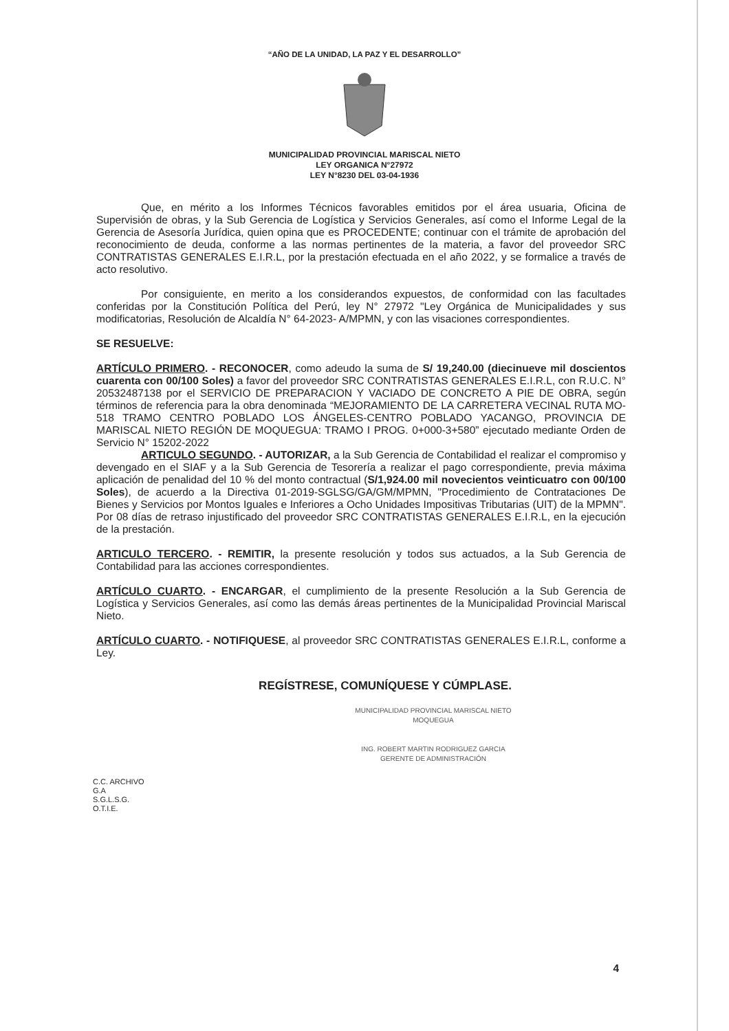“AÑO DE LA UNIDAD, LA PAZ Y EL DESARROLLO”
MUNICIPALIDAD PROVINCIAL MARISCAL NIETO
LEY ORGANICA N°27972
LEY N°8230 DEL 03-04-1936
Que, en mérito a los Informes Técnicos favorables emitidos por el área usuaria, Oficina de Supervisión de obras, y la Sub Gerencia de Logística y Servicios Generales, así como el Informe Legal de la Gerencia de Asesoría Jurídica, quien opina que es PROCEDENTE; continuar con el trámite de aprobación del reconocimiento de deuda, conforme a las normas pertinentes de la materia, a favor del proveedor SRC CONTRATISTAS GENERALES E.I.R.L, por la prestación efectuada en el año 2022, y se formalice a través de acto resolutivo.
Por consiguiente, en merito a los considerandos expuestos, de conformidad con las facultades conferidas por la Constitución Política del Perú, ley N° 27972 "Ley Orgánica de Municipalidades y sus modificatorias, Resolución de Alcaldía N° 64-2023- A/MPMN, y con las visaciones correspondientes.
SE RESUELVE:
ARTÍCULO PRIMERO. - RECONOCER, como adeudo la suma de S/ 19,240.00 (diecinueve mil doscientos cuarenta con 00/100 Soles) a favor del proveedor SRC CONTRATISTAS GENERALES E.I.R.L, con R.U.C. N° 20532487138 por el SERVICIO DE PREPARACION Y VACIADO DE CONCRETO A PIE DE OBRA, según términos de referencia para la obra denominada “MEJORAMIENTO DE LA CARRETERA VECINAL RUTA MO-518 TRAMO CENTRO POBLADO LOS ÁNGELES-CENTRO POBLADO YACANGO, PROVINCIA DE MARISCAL NIETO REGIÓN DE MOQUEGUA: TRAMO I PROG. 0+000-3+580” ejecutado mediante Orden de Servicio N° 15202-2022
ARTICULO SEGUNDO. - AUTORIZAR, a la Sub Gerencia de Contabilidad el realizar el compromiso y devengado en el SIAF y a la Sub Gerencia de Tesorería a realizar el pago correspondiente, previa máxima aplicación de penalidad del 10 % del monto contractual (S/1,924.00 mil novecientos veinticuatro con 00/100 Soles), de acuerdo a la Directiva 01-2019-SGLSG/GA/GM/MPMN, "Procedimiento de Contrataciones De Bienes y Servicios por Montos Iguales e Inferiores a Ocho Unidades Impositivas Tributarias (UIT) de la MPMN". Por 08 días de retraso injustificado del proveedor SRC CONTRATISTAS GENERALES E.I.R.L, en la ejecución de la prestación.
ARTICULO TERCERO. - REMITIR, la presente resolución y todos sus actuados, a la Sub Gerencia de Contabilidad para las acciones correspondientes.
ARTÍCULO CUARTO. - ENCARGAR, el cumplimiento de la presente Resolución a la Sub Gerencia de Logística y Servicios Generales, así como las demás áreas pertinentes de la Municipalidad Provincial Mariscal Nieto.
ARTÍCULO CUARTO. - NOTIFIQUESE, al proveedor SRC CONTRATISTAS GENERALES E.I.R.L, conforme a Ley.
REGÍSTRESE, COMUNÍQUESE Y CÚMPLASE.
MUNICIPALIDAD PROVINCIAL MARISCAL NIETO
MOQUEGUA
ING. ROBERT MARTIN RODRIGUEZ GARCIA
GERENTE DE ADMINISTRACIÓN
C.C. ARCHIVO
G.A
S.G.L.S.G.
O.T.I.E.
4